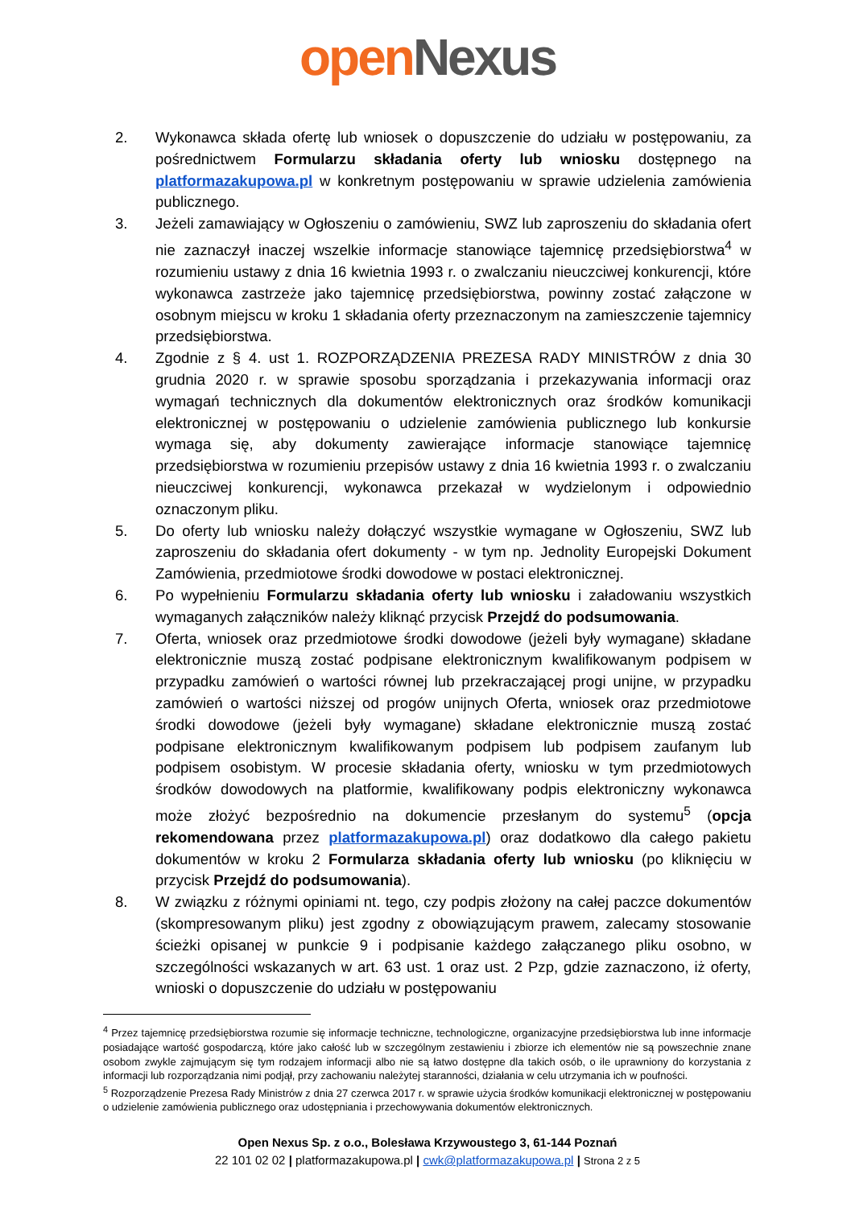open Nexus
2. Wykonawca składa ofertę lub wniosek o dopuszczenie do udziału w postępowaniu, za pośrednictwem Formularzu składania oferty lub wniosku dostępnego na platformazakupowa.pl w konkretnym postępowaniu w sprawie udzielenia zamówienia publicznego.
3. Jeżeli zamawiający w Ogłoszeniu o zamówieniu, SWZ lub zaproszeniu do składania ofert nie zaznaczył inaczej wszelkie informacje stanowiące tajemnicę przedsiębiorstwa<sup>4</sup> w rozumieniu ustawy z dnia 16 kwietnia 1993 r. o zwalczaniu nieuczciwej konkurencji, które wykonawca zastrzeże jako tajemnicę przedsiębiorstwa, powinny zostać załączone w osobnym miejscu w kroku 1 składania oferty przeznaczonym na zamieszczenie tajemnicy przedsiębiorstwa.
4. Zgodnie z § 4. ust 1. ROZPORZĄDZENIA PREZESA RADY MINISTRÓW z dnia 30 grudnia 2020 r. w sprawie sposobu sporządzania i przekazywania informacji oraz wymagań technicznych dla dokumentów elektronicznych oraz środków komunikacji elektronicznej w postępowaniu o udzielenie zamówienia publicznego lub konkursie wymaga się, aby dokumenty zawierające informacje stanowiące tajemnicę przedsiębiorstwa w rozumieniu przepisów ustawy z dnia 16 kwietnia 1993 r. o zwalczaniu nieuczciwej konkurencji, wykonawca przekazał w wydzielonym i odpowiednio oznaczonym pliku.
5. Do oferty lub wniosku należy dołączyć wszystkie wymagane w Ogłoszeniu, SWZ lub zaproszeniu do składania ofert dokumenty - w tym np. Jednolity Europejski Dokument Zamówienia, przedmiotowe środki dowodowe w postaci elektronicznej.
6. Po wypełnieniu Formularzu składania oferty lub wniosku i załadowaniu wszystkich wymaganych załączników należy kliknąć przycisk Przejdź do podsumowania.
7. Oferta, wniosek oraz przedmiotowe środki dowodowe (jeżeli były wymagane) składane elektronicznie muszą zostać podpisane elektronicznym kwalifikowanym podpisem w przypadku zamówień o wartości równej lub przekraczającej progi unijne, w przypadku zamówień o wartości niższej od progów unijnych Oferta, wniosek oraz przedmiotowe środki dowodowe (jeżeli były wymagane) składane elektronicznie muszą zostać podpisane elektronicznym kwalifikowanym podpisem lub podpisem zaufanym lub podpisem osobistym. W procesie składania oferty, wniosku w tym przedmiotowych środków dowodowych na platformie, kwalifikowany podpis elektroniczny wykonawca może złożyć bezpośrednio na dokumencie przesłanym do systemu<sup>5</sup> (opcja rekomendowana przez platformazakupowa.pl) oraz dodatkowo dla całego pakietu dokumentów w kroku 2 Formularza składania oferty lub wniosku (po kliknięciu w przycisk Przejdź do podsumowania).
8. W związku z różnymi opiniami nt. tego, czy podpis złożony na całej paczce dokumentów (skompresowanym pliku) jest zgodny z obowiązującym prawem, zalecamy stosowanie ścieżki opisanej w punkcie 9 i podpisanie każdego załączanego pliku osobno, w szczególności wskazanych w art. 63 ust. 1 oraz ust. 2 Pzp, gdzie zaznaczono, iż oferty, wnioski o dopuszczenie do udziału w postępowaniu
<sup>4</sup> Przez tajemnicę przedsiębiorstwa rozumie się informacje techniczne, technologiczne, organizacyjne przedsiębiorstwa lub inne informacje posiadające wartość gospodarczą, które jako całość lub w szczególnym zestawieniu i zbiorze ich elementów nie są powszechnie znane osobom zwykle zajmującym się tym rodzajem informacji albo nie są łatwo dostępne dla takich osób, o ile uprawniony do korzystania z informacji lub rozporządzania nimi podjął, przy zachowaniu należytej staranności, działania w celu utrzymania ich w poufności.
<sup>5</sup> Rozporządzenie Prezesa Rady Ministrów z dnia 27 czerwca 2017 r. w sprawie użycia środków komunikacji elektronicznej w postępowaniu o udzielenie zamówienia publicznego oraz udostępniania i przechowywania dokumentów elektronicznych.
Open Nexus Sp. z o.o., Bolesława Krzywoustego 3, 61-144 Poznań
22 101 02 02 | platformazakupowa.pl | cwk@platformazakupowa.pl | Strona 2 z 5